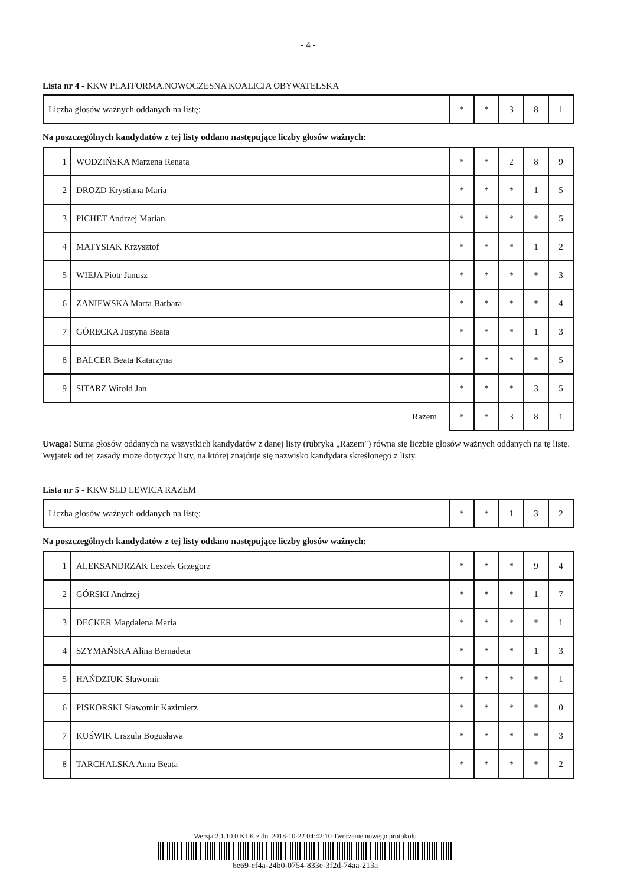- 4 -
Lista nr 4 - KKW PLATFORMA.NOWOCZESNA KOALICJA OBYWATELSKA
| Liczba głosów ważnych oddanych na listę: | * | * | 3 | 8 | 1 |
Na poszczególnych kandydatów z tej listy oddano następujące liczby głosów ważnych:
| 1 | WODZIŃSKA Marzena Renata | * | * | 2 | 8 | 9 |
| 2 | DROZD Krystiana Maria | * | * | * | 1 | 5 |
| 3 | PICHET Andrzej Marian | * | * | * | * | 5 |
| 4 | MATYSIAK Krzysztof | * | * | * | 1 | 2 |
| 5 | WIEJA Piotr Janusz | * | * | * | * | 3 |
| 6 | ZANIEWSKA Marta Barbara | * | * | * | * | 4 |
| 7 | GÓRECKA Justyna Beata | * | * | * | 1 | 3 |
| 8 | BALCER Beata Katarzyna | * | * | * | * | 5 |
| 9 | SITARZ Witold Jan | * | * | * | 3 | 5 |
| | Razem | * | * | 3 | 8 | 1 |
Uwaga! Suma głosów oddanych na wszystkich kandydatów z danej listy (rubryka „Razem") równa się liczbie głosów ważnych oddanych na tę listę. Wyjątek od tej zasady może dotyczyć listy, na której znajduje się nazwisko kandydata skreślonego z listy.
Lista nr 5 - KKW SLD LEWICA RAZEM
| Liczba głosów ważnych oddanych na listę: | * | * | 1 | 3 | 2 |
Na poszczególnych kandydatów z tej listy oddano następujące liczby głosów ważnych:
| 1 | ALEKSANDRZAK Leszek Grzegorz | * | * | * | 9 | 4 |
| 2 | GÓRSKI Andrzej | * | * | * | 1 | 7 |
| 3 | DECKER Magdalena Maria | * | * | * | * | 1 |
| 4 | SZYMAŃSKA Alina Bernadeta | * | * | * | 1 | 3 |
| 5 | HAŃDZIUK Sławomir | * | * | * | * | 1 |
| 6 | PISKORSKI Sławomir Kazimierz | * | * | * | * | 0 |
| 7 | KUŚWIK Urszula Bogusława | * | * | * | * | 3 |
| 8 | TARCHALSKA Anna Beata | * | * | * | * | 2 |
Wersja 2.1.10.0 KLK z dn. 2018-10-22 04:42:10 Tworzenie nowego protokołu
6e69-ef4a-24b0-0754-833e-3f2d-74aa-213a